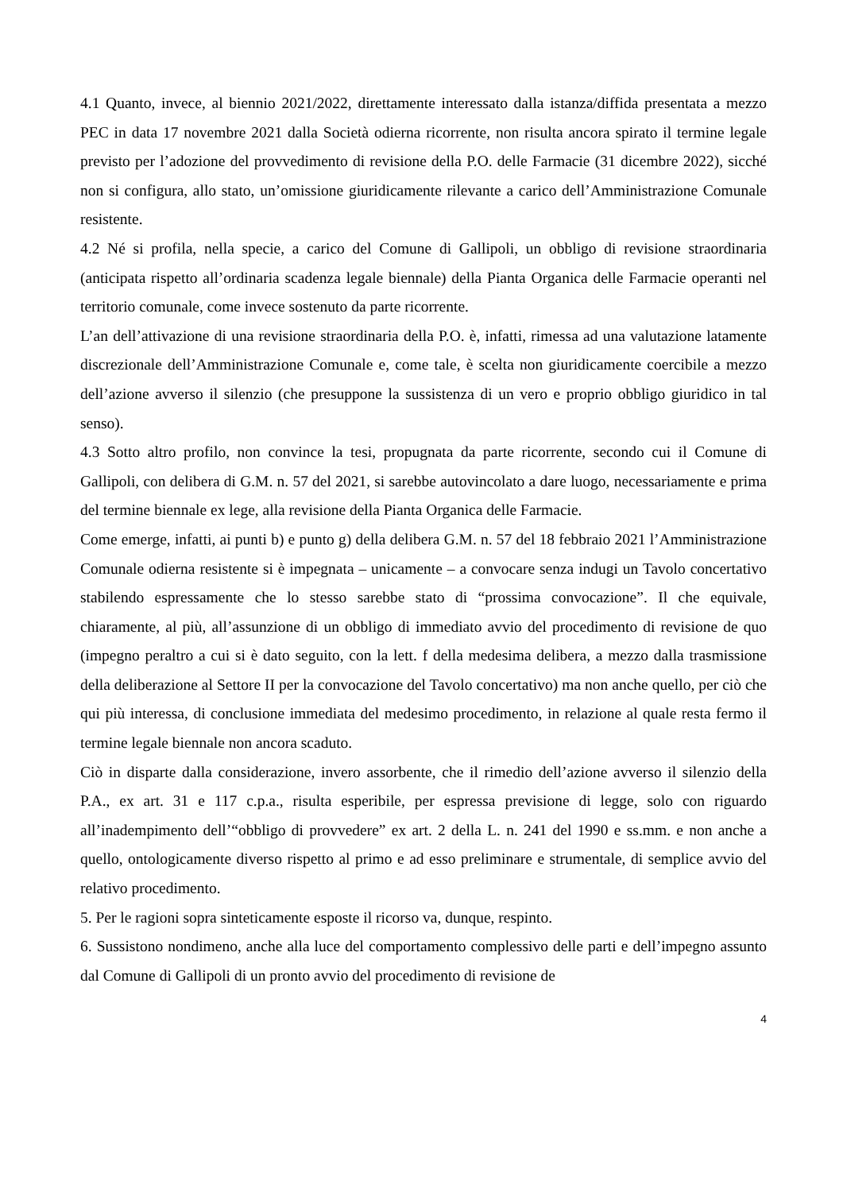4.1 Quanto, invece, al biennio 2021/2022, direttamente interessato dalla istanza/diffida presentata a mezzo PEC in data 17 novembre 2021 dalla Società odierna ricorrente, non risulta ancora spirato il termine legale previsto per l’adozione del provvedimento di revisione della P.O. delle Farmacie (31 dicembre 2022), sicché non si configura, allo stato, un’omissione giuridicamente rilevante a carico dell’Amministrazione Comunale resistente.
4.2 Né si profila, nella specie, a carico del Comune di Gallipoli, un obbligo di revisione straordinaria (anticipata rispetto all’ordinaria scadenza legale biennale) della Pianta Organica delle Farmacie operanti nel territorio comunale, come invece sostenuto da parte ricorrente.
L’an dell’attivazione di una revisione straordinaria della P.O. è, infatti, rimessa ad una valutazione latamente discrezionale dell’Amministrazione Comunale e, come tale, è scelta non giuridicamente coercibile a mezzo dell’azione avverso il silenzio (che presuppone la sussistenza di un vero e proprio obbligo giuridico in tal senso).
4.3 Sotto altro profilo, non convince la tesi, propugnata da parte ricorrente, secondo cui il Comune di Gallipoli, con delibera di G.M. n. 57 del 2021, si sarebbe autovincolato a dare luogo, necessariamente e prima del termine biennale ex lege, alla revisione della Pianta Organica delle Farmacie.
Come emerge, infatti, ai punti b) e punto g) della delibera G.M. n. 57 del 18 febbraio 2021 l’Amministrazione Comunale odierna resistente si è impegnata – unicamente – a convocare senza indugi un Tavolo concertativo stabilendo espressamente che lo stesso sarebbe stato di “prossima convocazione”. Il che equivale, chiaramente, al più, all’assunzione di un obbligo di immediato avvio del procedimento di revisione de quo (impegno peraltro a cui si è dato seguito, con la lett. f della medesima delibera, a mezzo dalla trasmissione della deliberazione al Settore II per la convocazione del Tavolo concertativo) ma non anche quello, per ciò che qui più interessa, di conclusione immediata del medesimo procedimento, in relazione al quale resta fermo il termine legale biennale non ancora scaduto.
Ciò in disparte dalla considerazione, invero assorbente, che il rimedio dell’azione avverso il silenzio della P.A., ex art. 31 e 117 c.p.a., risulta esperibile, per espressa previsione di legge, solo con riguardo all’inadempimento dell’“obbligo di provvedere” ex art. 2 della L. n. 241 del 1990 e ss.mm. e non anche a quello, ontologicamente diverso rispetto al primo e ad esso preliminare e strumentale, di semplice avvio del relativo procedimento.
5. Per le ragioni sopra sinteticamente esposte il ricorso va, dunque, respinto.
6. Sussistono nondimeno, anche alla luce del comportamento complessivo delle parti e dell’impegno assunto dal Comune di Gallipoli di un pronto avvio del procedimento di revisione de
4